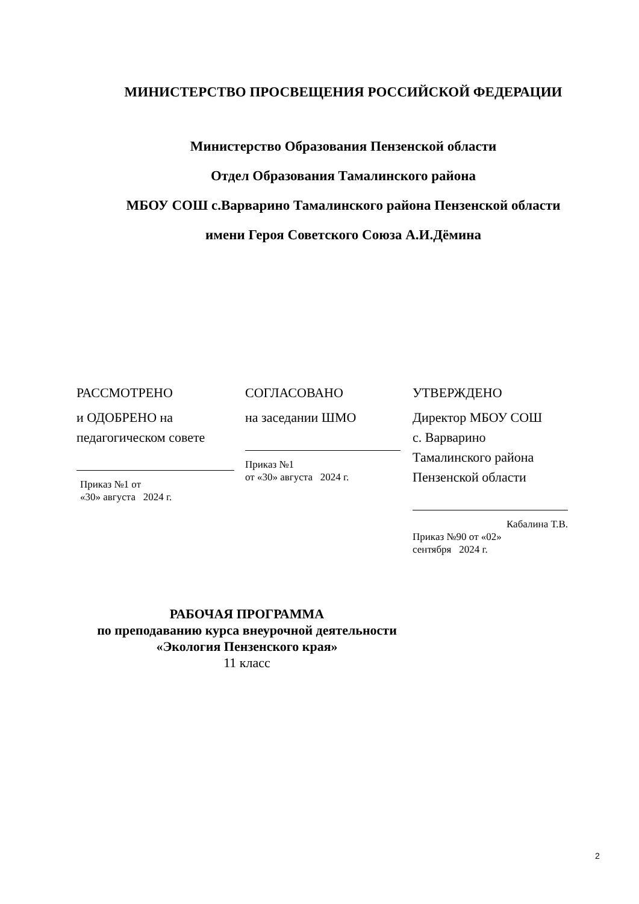МИНИСТЕРСТВО ПРОСВЕЩЕНИЯ РОССИЙСКОЙ ФЕДЕРАЦИИ
Министерство Образования Пензенской области
Отдел Образования Тамалинского района
МБОУ СОШ с.Варварино Тамалинского района Пензенской области
имени Героя Советского Союза А.И.Дёмина
РАССМОТРЕНО
и ОДОБРЕНО на
педагогическом совете
Приказ №1 от
«30» августа 2024 г.
СОГЛАСОВАНО
на заседании ШМО
Приказ №1
от «30» августа 2024 г.
УТВЕРЖДЕНО
Директор МБОУ СОШ
с. Варварино
Тамалинского района
Пензенской области
Кабалина Т.В.
Приказ №90 от «02»
сентября 2024 г.
РАБОЧАЯ ПРОГРАММА
по преподаванию курса внеурочной деятельности
«Экология Пензенского края»
11 класс
2